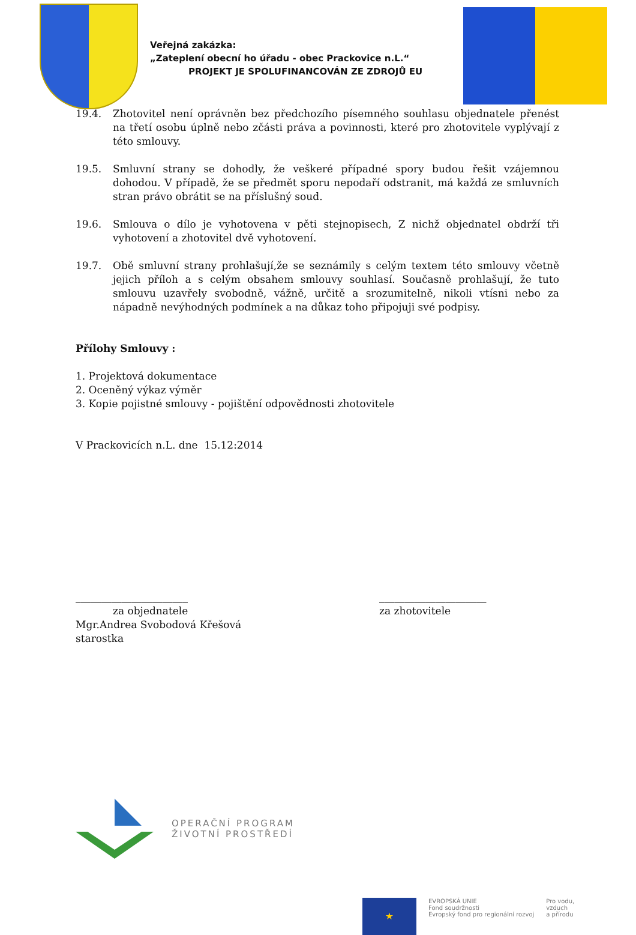Veřejná zakázka:
„Zateplení obecní ho úřadu - obec Prackovice n.L.“
PROJEKT JE SPOLUFINANCOVÁN ZE ZDROJŮ EU
19.4. Zhotovitel není oprávněn bez předchozího písemného souhlasu objednatele přenést na třetí osobu úplně nebo zčásti práva a povinnosti, které pro zhotovitele vyplývají z této smlouvy.
19.5. Smluvní strany se dohodly, že veškeré případné spory budou řešit vzájemnou dohodou. V případě, že se předmět sporu nepodaří odstranit, má každá ze smluvních stran právo obrátit se na příslušný soud.
19.6. Smlouva o dílo je vyhotovena v pěti stejnopisech, Z nichž objednatel obdrží tři vyhotovení a zhotovitel dvě vyhotovení.
19.7. Obě smluvní strany prohlašují,že se seznámily s celým textem této smlouvy včetně jejich příloh a s celým obsahem smlouvy souhlasí. Současně prohlašují, že tuto smlouvu uzavřely svobodně, vážně, určitě a srozumitelně, nikoli vtísni nebo za nápadně nevýhodných podmínek a na důkaz toho připojuji své podpisy.
Přílohy Smlouvy :
1. Projektová dokumentace
2. Oceněný výkaz výměr
3. Kopie pojistné smlouvy - pojištění odpovědnosti zhotovitele
V Prackovicích n.L. dne 15.12:2014
______________________
za objednatele
Mgr.Andrea Svobodová Křešová
starostka
_____________________
za zhotovitele
OPERAČNÍ PROGRAM
ŽIVOTNÍ PROSTŘEDÍ
★
EVROPSKÁ UNIE
Fond soudržnosti
Evropský fond pro regionální rozvoj
Pro vodu,
vzduch
a přírodu